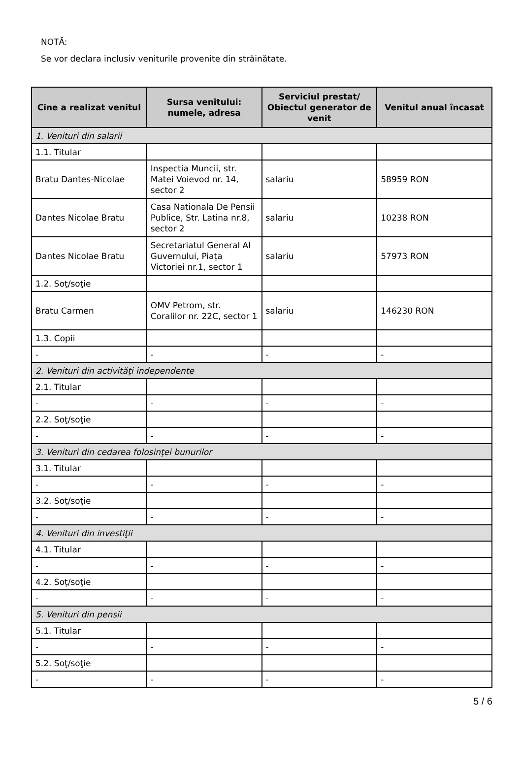NOTĂ:
Se vor declara inclusiv veniturile provenite din străinătate.
| Cine a realizat venitul | Sursa venitului: numele, adresa | Serviciul prestat/ Obiectul generator de venit | Venitul anual încasat |
| --- | --- | --- | --- |
| 1. Venituri din salarii | | | |
| 1.1. Titular | | | |
| Bratu Dantes-Nicolae | Inspectia Muncii, str. Matei Voievod nr. 14, sector 2 | salariu | 58959 RON |
| Dantes Nicolae Bratu | Casa Nationala De Pensii Publice, Str. Latina nr.8, sector 2 | salariu | 10238 RON |
| Dantes Nicolae Bratu | Secretariatul General Al Guvernului, Piața Victoriei nr.1, sector 1 | salariu | 57973 RON |
| 1.2. Soţ/soţie | | | |
| Bratu Carmen | OMV Petrom, str. Coralilor nr. 22C, sector 1 | salariu | 146230 RON |
| 1.3. Copii | | | |
| - | - | - | - |
| 2. Venituri din activităţi independente | | | |
| 2.1. Titular | | | |
| - | - | - | - |
| 2.2. Soţ/soţie | | | |
| - | - | - | - |
| 3. Venituri din cedarea folosinţei bunurilor | | | |
| 3.1. Titular | | | |
| - | - | - | - |
| 3.2. Soţ/soţie | | | |
| - | - | - | - |
| 4. Venituri din investiţii | | | |
| 4.1. Titular | | | |
| - | - | - | - |
| 4.2. Soţ/soţie | | | |
| - | - | - | - |
| 5. Venituri din pensii | | | |
| 5.1. Titular | | | |
| - | - | - | - |
| 5.2. Soţ/soţie | | | |
| - | - | - | - |
5 / 6